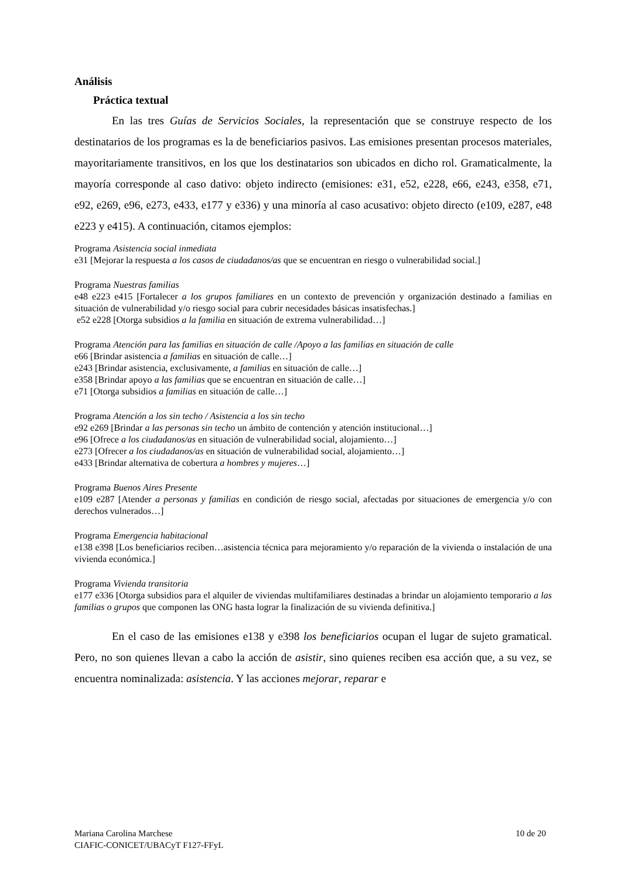Análisis
Práctica textual
En las tres Guías de Servicios Sociales, la representación que se construye respecto de los destinatarios de los programas es la de beneficiarios pasivos. Las emisiones presentan procesos materiales, mayoritariamente transitivos, en los que los destinatarios son ubicados en dicho rol. Gramaticalmente, la mayoría corresponde al caso dativo: objeto indirecto (emisiones: e31, e52, e228, e66, e243, e358, e71, e92, e269, e96, e273, e433, e177 y e336) y una minoría al caso acusativo: objeto directo (e109, e287, e48 e223 y e415). A continuación, citamos ejemplos:
Programa Asistencia social inmediata
e31 [Mejorar la respuesta a los casos de ciudadanos/as que se encuentran en riesgo o vulnerabilidad social.]
Programa Nuestras familias
e48 e223 e415 [Fortalecer a los grupos familiares en un contexto de prevención y organización destinado a familias en situación de vulnerabilidad y/o riesgo social para cubrir necesidades básicas insatisfechas.]
e52 e228 [Otorga subsidios a la familia en situación de extrema vulnerabilidad…]
Programa Atención para las familias en situación de calle /Apoyo a las familias en situación de calle
e66 [Brindar asistencia a familias en situación de calle…]
e243 [Brindar asistencia, exclusivamente, a familias en situación de calle…]
e358 [Brindar apoyo a las familias que se encuentran en situación de calle…]
e71 [Otorga subsidios a familias en situación de calle…]
Programa Atención a los sin techo / Asistencia a los sin techo
e92 e269 [Brindar a las personas sin techo un ámbito de contención y atención institucional…]
e96 [Ofrece a los ciudadanos/as en situación de vulnerabilidad social, alojamiento…]
e273 [Ofrecer a los ciudadanos/as en situación de vulnerabilidad social, alojamiento…]
e433 [Brindar alternativa de cobertura a hombres y mujeres…]
Programa Buenos Aires Presente
e109 e287 [Atender a personas y familias en condición de riesgo social, afectadas por situaciones de emergencia y/o con derechos vulnerados…]
Programa Emergencia habitacional
e138 e398 [Los beneficiarios reciben…asistencia técnica para mejoramiento y/o reparación de la vivienda o instalación de una vivienda económica.]
Programa Vivienda transitoria
e177 e336 [Otorga subsidios para el alquiler de viviendas multifamiliares destinadas a brindar un alojamiento temporario a las familias o grupos que componen las ONG hasta lograr la finalización de su vivienda definitiva.]
En el caso de las emisiones e138 y e398 los beneficiarios ocupan el lugar de sujeto gramatical. Pero, no son quienes llevan a cabo la acción de asistir, sino quienes reciben esa acción que, a su vez, se encuentra nominalizada: asistencia. Y las acciones mejorar, reparar e
10 de 20 Mariana Carolina Marchese
CIAFIC-CONICET/UBACyT F127-FFyL